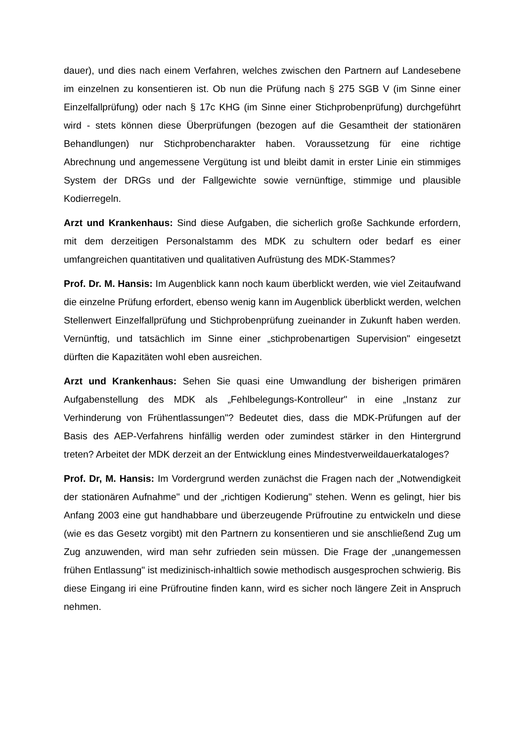dauer), und dies nach einem Verfahren, welches zwischen den Partnern auf Landesebene im einzelnen zu konsentieren ist. Ob nun die Prüfung nach § 275 SGB V (im Sinne einer Einzelfallprüfung) oder nach § 17c KHG (im Sinne einer Stichprobenprüfung) durchgeführt wird - stets können diese Überprüfungen (bezogen auf die Gesamtheit der stationären Behandlungen) nur Stichprobencharakter haben. Voraussetzung für eine richtige Abrechnung und angemessene Vergütung ist und bleibt damit in erster Linie ein stimmiges System der DRGs und der Fallgewichte sowie vernünftige, stimmige und plausible Kodierregeln.
Arzt und Krankenhaus: Sind diese Aufgaben, die sicherlich große Sachkunde erfordern, mit dem derzeitigen Personalstamm des MDK zu schultern oder bedarf es einer umfangreichen quantitativen und qualitativen Aufrüstung des MDK-Stammes?
Prof. Dr. M. Hansis: Im Augenblick kann noch kaum überblickt werden, wie viel Zeitaufwand die einzelne Prüfung erfordert, ebenso wenig kann im Augenblick überblickt werden, welchen Stellenwert Einzelfallprüfung und Stichprobenprüfung zu­einander in Zukunft haben werden. Vernünftig, und tatsächlich im Sinne einer „stichprobenartigen Supervision" eingesetzt dürften die Kapazitäten wohl eben ausreichen.
Arzt und Krankenhaus: Sehen Sie quasi eine Umwandlung der bisherigen primären Aufgabenstellung des MDK als „Fehlbelegungs-Kontrolleur" in eine „Instanz zur Verhinderung von Frühentlassungen"? Bedeutet dies, dass die MDK-Prüfungen auf der Basis des AEP-Verfahrens hinfällig werden oder zumindest stärker in den Hintergrund treten? Arbeitet der MDK derzeit an der Entwicklung eines Mindestverweildauerkataloges?
Prof. Dr, M. Hansis: Im Vordergrund werden zunächst die Fragen nach der „Notwendigkeit der stationären Aufnahme" und der „richtigen Kodierung" stehen. Wenn es gelingt, hier bis Anfang 2003 eine gut handhabbare und überzeugende Prüfroutine zu entwickeln und diese (wie es das Gesetz vorgibt) mit den Partnern zu konsentieren und sie anschließend Zug um Zug anzuwenden, wird man sehr zu­frieden sein müssen. Die Frage der „unangemessen frühen Entlassung" ist medizinisch-inhaltlich sowie methodisch ausgesprochen schwierig. Bis diese Eingang iri eine Prüfroutine finden kann, wird es sicher noch längere Zeit in Anspruch nehmen.